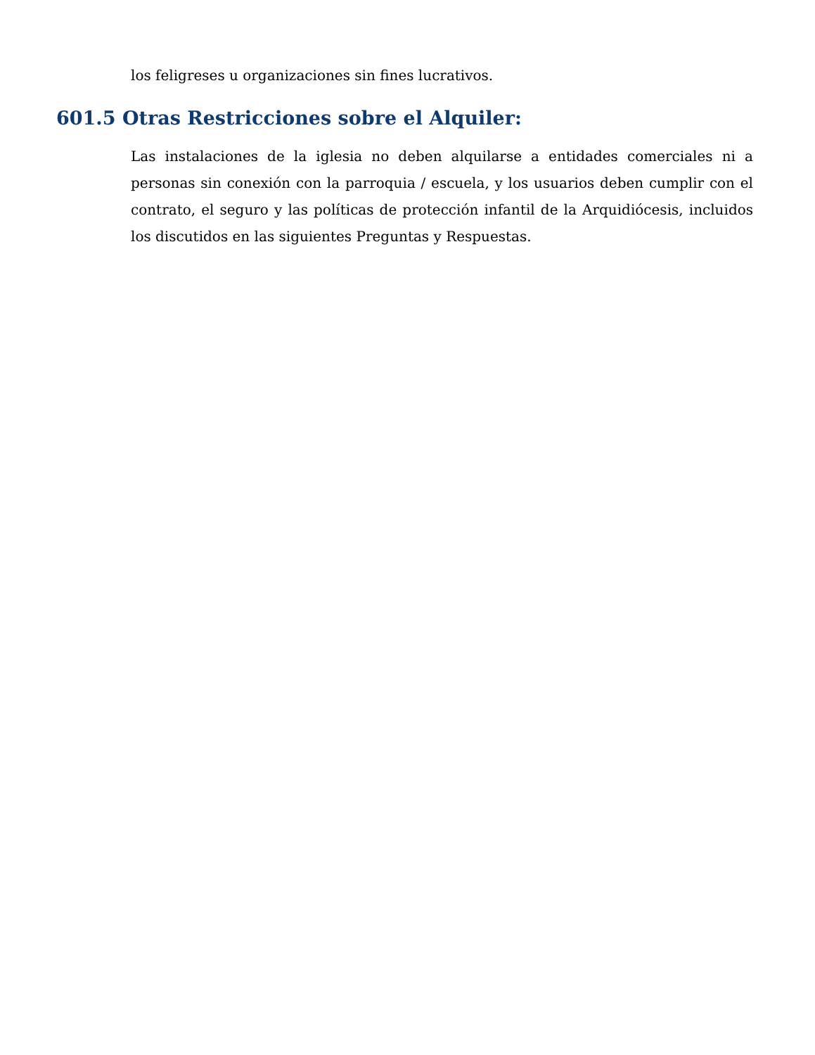los feligreses u organizaciones sin fines lucrativos.
601.5 Otras Restricciones sobre el Alquiler:
Las instalaciones de la iglesia no deben alquilarse a entidades comerciales ni a personas sin conexión con la parroquia / escuela, y los usuarios deben cumplir con el contrato, el seguro y las políticas de protección infantil de la Arquidiócesis, incluidos los discutidos en las siguientes Preguntas y Respuestas.